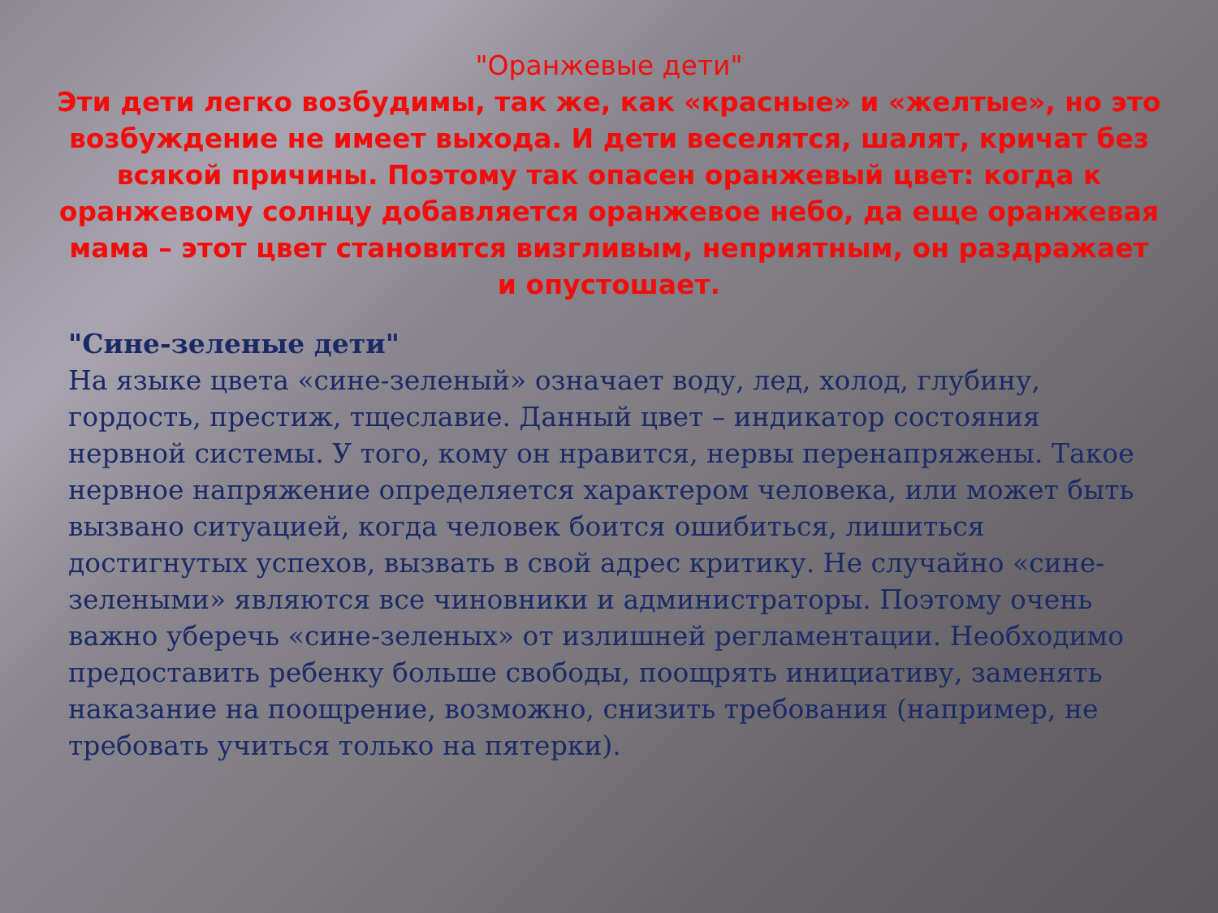"Оранжевые дети"
Эти дети легко возбудимы, так же, как «красные» и «желтые», но это возбуждение не имеет выхода. И дети веселятся, шалят, кричат без всякой причины. Поэтому так опасен оранжевый цвет: когда к оранжевому солнцу добавляется оранжевое небо, да еще оранжевая мама – этот цвет становится визгливым, неприятным, он раздражает и опустошает.
"Сине-зеленые дети"
На языке цвета «сине-зеленый» означает воду, лед, холод, глубину, гордость, престиж, тщеславие. Данный цвет – индикатор состояния нервной системы. У того, кому он нравится, нервы перенапряжены. Такое нервное напряжение определяется характером человека, или может быть вызвано ситуацией, когда человек боится ошибиться, лишиться достигнутых успехов, вызвать в свой адрес критику. Не случайно «сине-зелеными» являются все чиновники и администраторы. Поэтому очень важно уберечь «сине-зеленых» от излишней регламентации. Необходимо предоставить ребенку больше свободы, поощрять инициативу, заменять наказание на поощрение, возможно, снизить требования (например, не требовать учиться только на пятерки).